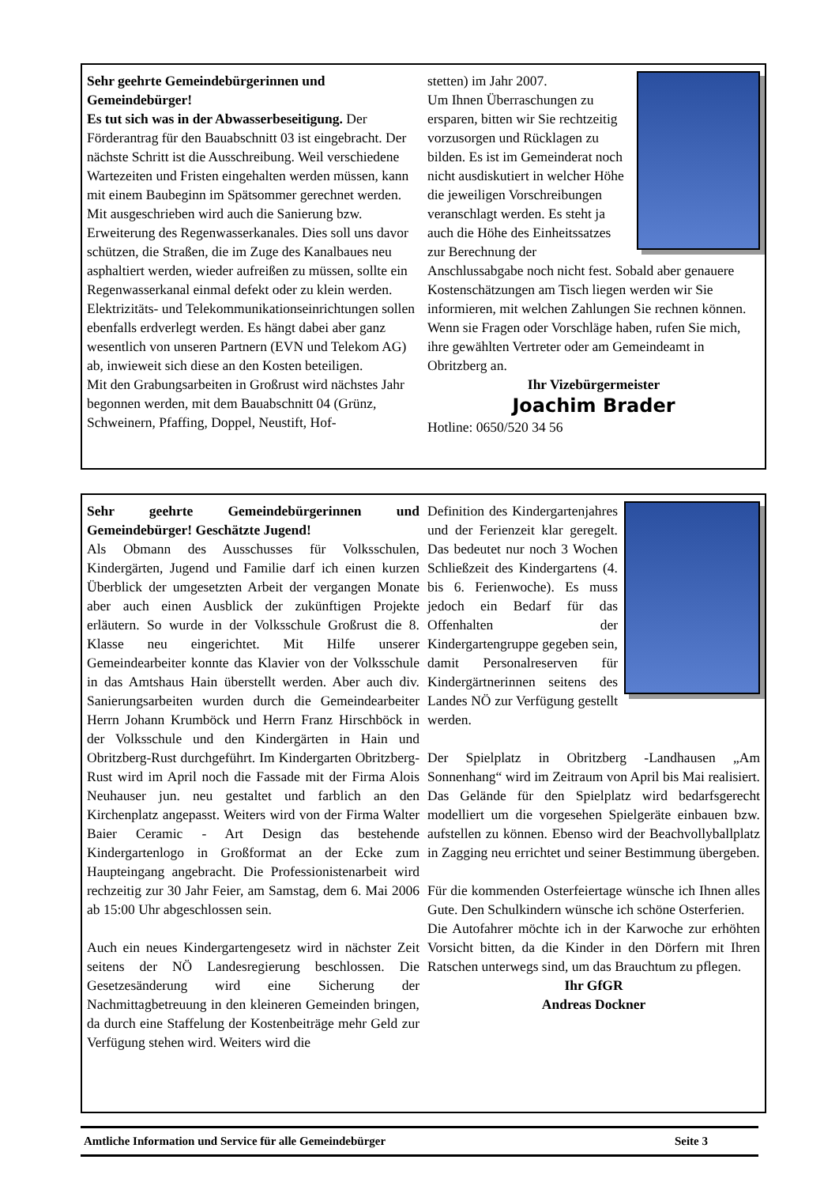Sehr geehrte Gemeindebürgerinnen und Gemeindebürger!
Es tut sich was in der Abwasserbeseitigung. Der Förderantrag für den Bauabschnitt 03 ist eingebracht. Der nächste Schritt ist die Ausschreibung. Weil verschiedene Wartezeiten und Fristen eingehalten werden müssen, kann mit einem Baubeginn im Spätsommer gerechnet werden. Mit ausgeschrieben wird auch die Sanierung bzw. Erweiterung des Regenwasserkanales. Dies soll uns davor schützen, die Straßen, die im Zuge des Kanalbaues neu asphaltiert werden, wieder aufreißen zu müssen, sollte ein Regenwasserkanal einmal defekt oder zu klein werden. Elektrizitäts- und Telekommunikationseinrichtungen sollen ebenfalls erdverlegt werden. Es hängt dabei aber ganz wesentlich von unseren Partnern (EVN und Telekom AG) ab, inwieweit sich diese an den Kosten beteiligen.
Mit den Grabungsarbeiten in Großrust wird nächstes Jahr begonnen werden, mit dem Bauabschnitt 04 (Grünz, Schweinern, Pfaffing, Doppel, Neustift, Hof-
stetten) im Jahr 2007.
Um Ihnen Überraschungen zu ersparen, bitten wir Sie rechtzeitig vorzusorgen und Rücklagen zu bilden. Es ist im Gemeinderat noch nicht ausdiskutiert in welcher Höhe die jeweiligen Vorschreibungen veranschlagt werden. Es steht ja auch die Höhe des Einheitssatzes zur Berechnung der Anschlussabgabe noch nicht fest. Sobald aber genauere Kostenschätzungen am Tisch liegen werden wir Sie informieren, mit welchen Zahlungen Sie rechnen können.
Wenn sie Fragen oder Vorschläge haben, rufen Sie mich, ihre gewählten Vertreter oder am Gemeindeamt in Obritzberg an.
Ihr Vizebürgermeister
Joachim Brader
Hotline: 0650/520 34 56
Sehr geehrte Gemeindebürgerinnen und Gemeindebürger! Geschätzte Jugend!
Als Obmann des Ausschusses für Volksschulen, Kindergärten, Jugend und Familie darf ich einen kurzen Überblick der umgesetzten Arbeit der vergangen Monate aber auch einen Ausblick der zukünftigen Projekte erläutern. So wurde in der Volksschule Großrust die 8. Klasse neu eingerichtet. Mit Hilfe unserer Gemeindearbeiter konnte das Klavier von der Volksschule in das Amtshaus Hain überstellt werden. Aber auch div. Sanierungsarbeiten wurden durch die Gemeindearbeiter Herrn Johann Krumböck und Herrn Franz Hirschböck in der Volksschule und den Kindergärten in Hain und Obritzberg-Rust durchgeführt. Im Kindergarten Obritzberg-Rust wird im April noch die Fassade mit der Firma Alois Neuhauser jun. neu gestaltet und farblich an den Kirchenplatz angepasst. Weiters wird von der Firma Walter Baier Ceramic - Art Design das bestehende Kindergartenlogo in Großformat an der Ecke zum Haupteingang angebracht. Die Professionistenarbeit wird rechzeitig zur 30 Jahr Feier, am Samstag, dem 6. Mai 2006 ab 15:00 Uhr abgeschlossen sein.
Auch ein neues Kindergartengesetz wird in nächster Zeit seitens der NÖ Landesregierung beschlossen. Die Gesetzesänderung wird eine Sicherung der Nachmittagbetreuung in den kleineren Gemeinden bringen, da durch eine Staffelung der Kostenbeiträge mehr Geld zur Verfügung stehen wird. Weiters wird die
Definition des Kindergartenjahres und der Ferienzeit klar geregelt. Das bedeutet nur noch 3 Wochen Schließzeit des Kindergartens (4. bis 6. Ferienwoche). Es muss jedoch ein Bedarf für das Offenhalten der Kindergartengruppe gegeben sein, damit Personalreserven für Kindergärtnerinnen seitens des Landes NÖ zur Verfügung gestellt werden.
Der Spielplatz in Obritzberg -Landhausen „Am Sonnenhang“ wird im Zeitraum von April bis Mai realisiert. Das Gelände für den Spielplatz wird bedarfsgerecht modelliert um die vorgesehen Spielgeräte einbauen bzw. aufstellen zu können. Ebenso wird der Beachvollyballplatz in Zagging neu errichtet und seiner Bestimmung übergeben.
Für die kommenden Osterfeiertage wünsche ich Ihnen alles Gute. Den Schulkindern wünsche ich schöne Osterferien.
Die Autofahrer möchte ich in der Karwoche zur erhöhten Vorsicht bitten, da die Kinder in den Dörfern mit Ihren Ratschen unterwegs sind, um das Brauchtum zu pflegen.
Ihr GfGR
Andreas Dockner
Amtliche Information und Service für alle Gemeindebürger Seite 3